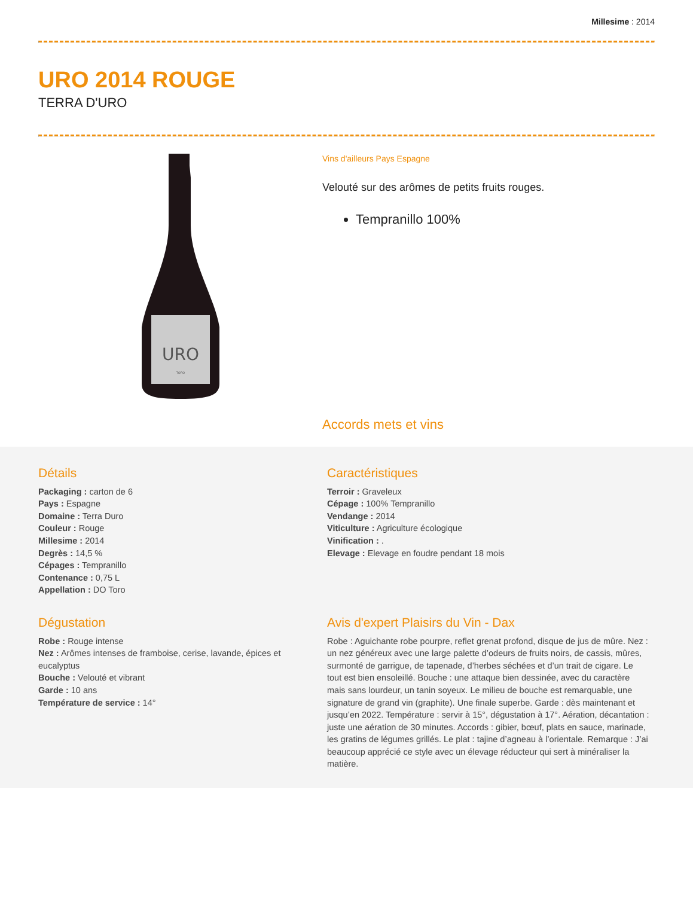Millesime : 2014
URO 2014 ROUGE
TERRA D'URO
URO
TORO
Vins d'ailleurs Pays Espagne
Velouté sur des arômes de petits fruits rouges.
Tempranillo 100%
Accords mets et vins
Détails
Packaging : carton de 6
Pays : Espagne
Domaine : Terra Duro
Couleur : Rouge
Millesime : 2014
Degrès : 14,5 %
Cépages : Tempranillo
Contenance : 0,75 L
Appellation : DO Toro
Caractéristiques
Terroir : Graveleux
Cépage : 100% Tempranillo
Vendange : 2014
Viticulture : Agriculture écologique
Vinification : .
Elevage : Elevage en foudre pendant 18 mois
Dégustation
Robe : Rouge intense
Nez : Arômes intenses de framboise, cerise, lavande, épices et eucalyptus
Bouche : Velouté et vibrant
Garde : 10 ans
Température de service : 14°
Avis d'expert Plaisirs du Vin - Dax
Robe : Aguichante robe pourpre, reflet grenat profond, disque de jus de mûre. Nez : un nez généreux avec une large palette d’odeurs de fruits noirs, de cassis, mûres, surmonté de garrigue, de tapenade, d’herbes séchées et d’un trait de cigare. Le tout est bien ensoleillé. Bouche : une attaque bien dessinée, avec du caractère mais sans lourdeur, un tanin soyeux. Le milieu de bouche est remarquable, une signature de grand vin (graphite). Une finale superbe. Garde : dès maintenant et jusqu’en 2022. Température : servir à 15°, dégustation à 17°. Aération, décantation : juste une aération de 30 minutes. Accords : gibier, bœuf, plats en sauce, marinade, les gratins de légumes grillés. Le plat : tajine d’agneau à l’orientale. Remarque : J’ai beaucoup apprécié ce style avec un élevage réducteur qui sert à minéraliser la matière.